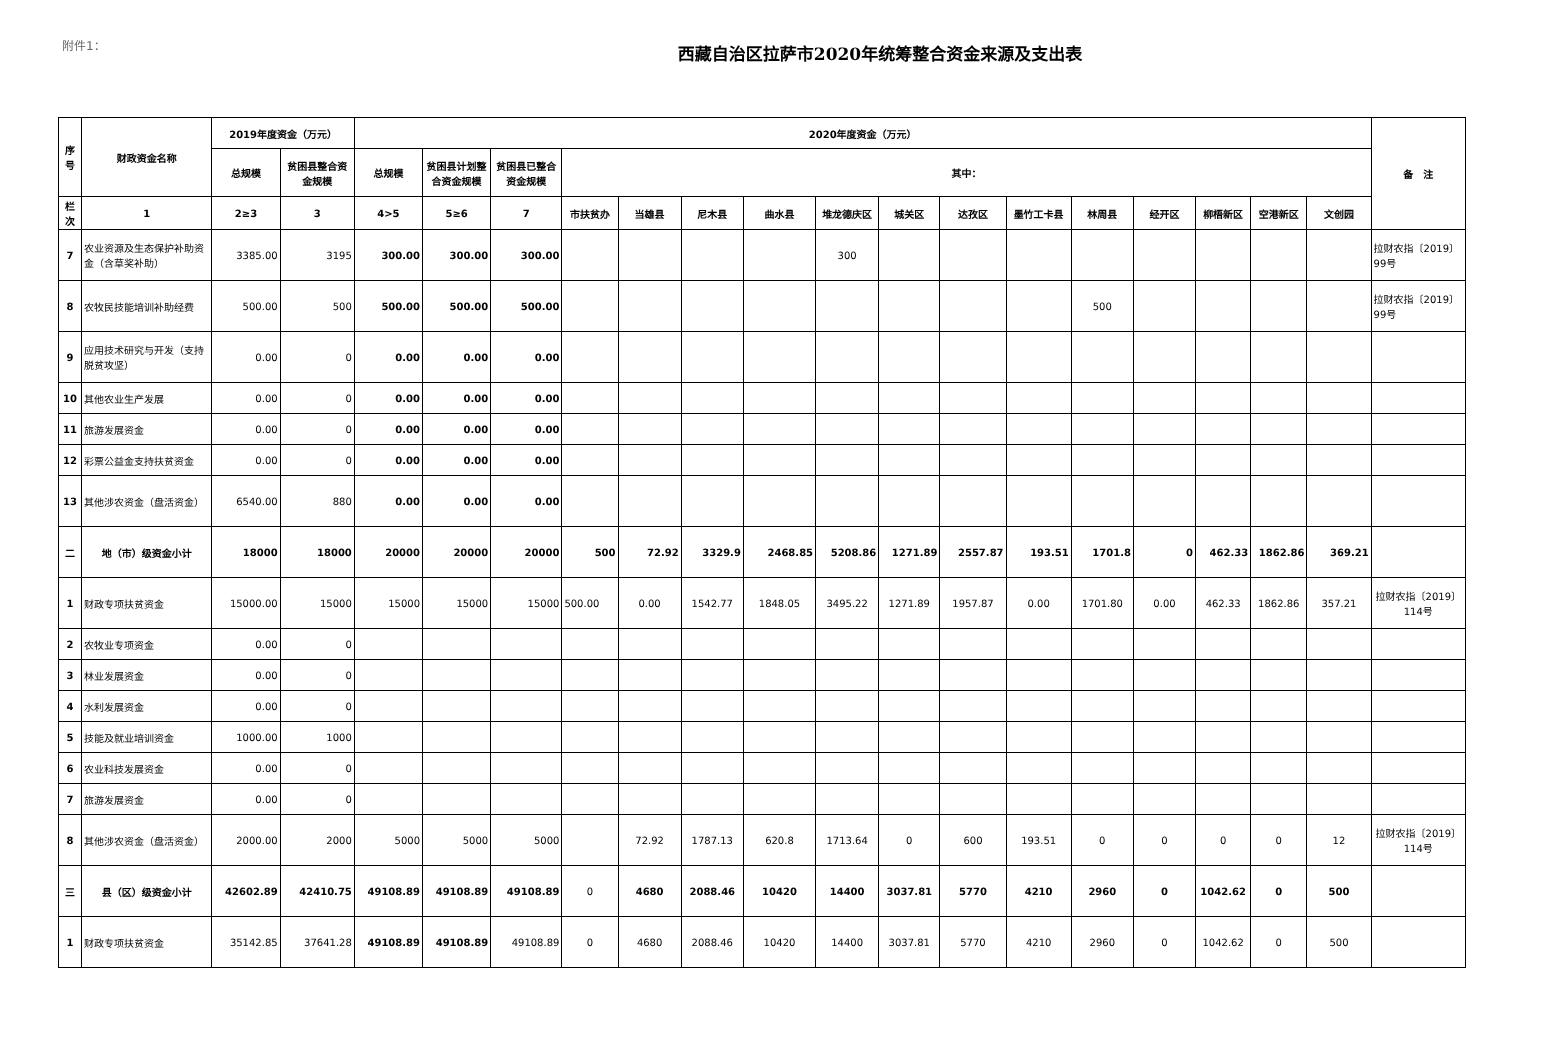附件1：
西藏自治区拉萨市2020年统筹整合资金来源及支出表
| 序号 | 财政资金名称 | 2019年度资金（万元） | | 2020年度资金（万元） | | | | | | | | | | | | | | | | 备 注 |
| --- | --- | --- | --- | --- | --- | --- | --- | --- | --- | --- | --- | --- | --- | --- | --- | --- | --- | --- | --- | --- |
| | | 总规模 | 贫困县整合资金规模 | 总规模 | 贫困县计划整合资金规模 | 贫困县已整合资金规模 | 其中： | | | | | | | | | | | | | |
| 栏次 | 1 | 2≥3 | 3 | 4>5 | 5≥6 | 7 | 市扶贫办 | 当雄县 | 尼木县 | 曲水县 | 堆龙德庆区 | 城关区 | 达孜区 | 墨竹工卡县 | 林周县 | 经开区 | 柳梧新区 | 空港新区 | 文创园 | |
| 7 | 农业资源及生态保护补助资金（含草奖补助） | 3385.00 | 3195 | 300.00 | 300.00 | 300.00 | | | | | 300 | | | | | | | | | 拉财农指〔2019〕99号 |
| 8 | 农牧民技能培训补助经费 | 500.00 | 500 | 500.00 | 500.00 | 500.00 | | | | | | | | | 500 | | | | | 拉财农指〔2019〕99号 |
| 9 | 应用技术研究与开发（支持脱贫攻坚） | 0.00 | 0 | 0.00 | 0.00 | 0.00 | | | | | | | | | | | | | | |
| 10 | 其他农业生产发展 | 0.00 | 0 | 0.00 | 0.00 | 0.00 | | | | | | | | | | | | | | |
| 11 | 旅游发展资金 | 0.00 | 0 | 0.00 | 0.00 | 0.00 | | | | | | | | | | | | | | |
| 12 | 彩票公益金支持扶贫资金 | 0.00 | 0 | 0.00 | 0.00 | 0.00 | | | | | | | | | | | | | | |
| 13 | 其他涉农资金（盘活资金） | 6540.00 | 880 | 0.00 | 0.00 | 0.00 | | | | | | | | | | | | | | |
| 二 | 地（市）级资金小计 | 18000 | 18000 | 20000 | 20000 | 20000 | 500 | 72.92 | 3329.9 | 2468.85 | 5208.86 | 1271.89 | 2557.87 | 193.51 | 1701.8 | 0 | 462.33 | 1862.86 | 369.21 | |
| 1 | 财政专项扶贫资金 | 15000.00 | 15000 | 15000 | 15000 | 15000 | 500.00 | 0.00 | 1542.77 | 1848.05 | 3495.22 | 1271.89 | 1957.87 | 0.00 | 1701.80 | 0.00 | 462.33 | 1862.86 | 357.21 | 拉财农指〔2019〕114号 |
| 2 | 农牧业专项资金 | 0.00 | 0 | | | | | | | | | | | | | | | | | |
| 3 | 林业发展资金 | 0.00 | 0 | | | | | | | | | | | | | | | | | |
| 4 | 水利发展资金 | 0.00 | 0 | | | | | | | | | | | | | | | | | |
| 5 | 技能及就业培训资金 | 1000.00 | 1000 | | | | | | | | | | | | | | | | | |
| 6 | 农业科技发展资金 | 0.00 | 0 | | | | | | | | | | | | | | | | | |
| 7 | 旅游发展资金 | 0.00 | 0 | | | | | | | | | | | | | | | | | |
| 8 | 其他涉农资金（盘活资金） | 2000.00 | 2000 | 5000 | 5000 | 5000 | | 72.92 | 1787.13 | 620.8 | 1713.64 | 0 | 600 | 193.51 | 0 | 0 | 0 | 0 | 12 | 拉财农指〔2019〕114号 |
| 三 | 县（区）级资金小计 | 42602.89 | 42410.75 | 49108.89 | 49108.89 | 49108.89 | 0 | 4680 | 2088.46 | 10420 | 14400 | 3037.81 | 5770 | 4210 | 2960 | 0 | 1042.62 | 0 | 500 | |
| 1 | 财政专项扶贫资金 | 35142.85 | 37641.28 | 49108.89 | 49108.89 | 49108.89 | 0 | 4680 | 2088.46 | 10420 | 14400 | 3037.81 | 5770 | 4210 | 2960 | 0 | 1042.62 | 0 | 500 | |